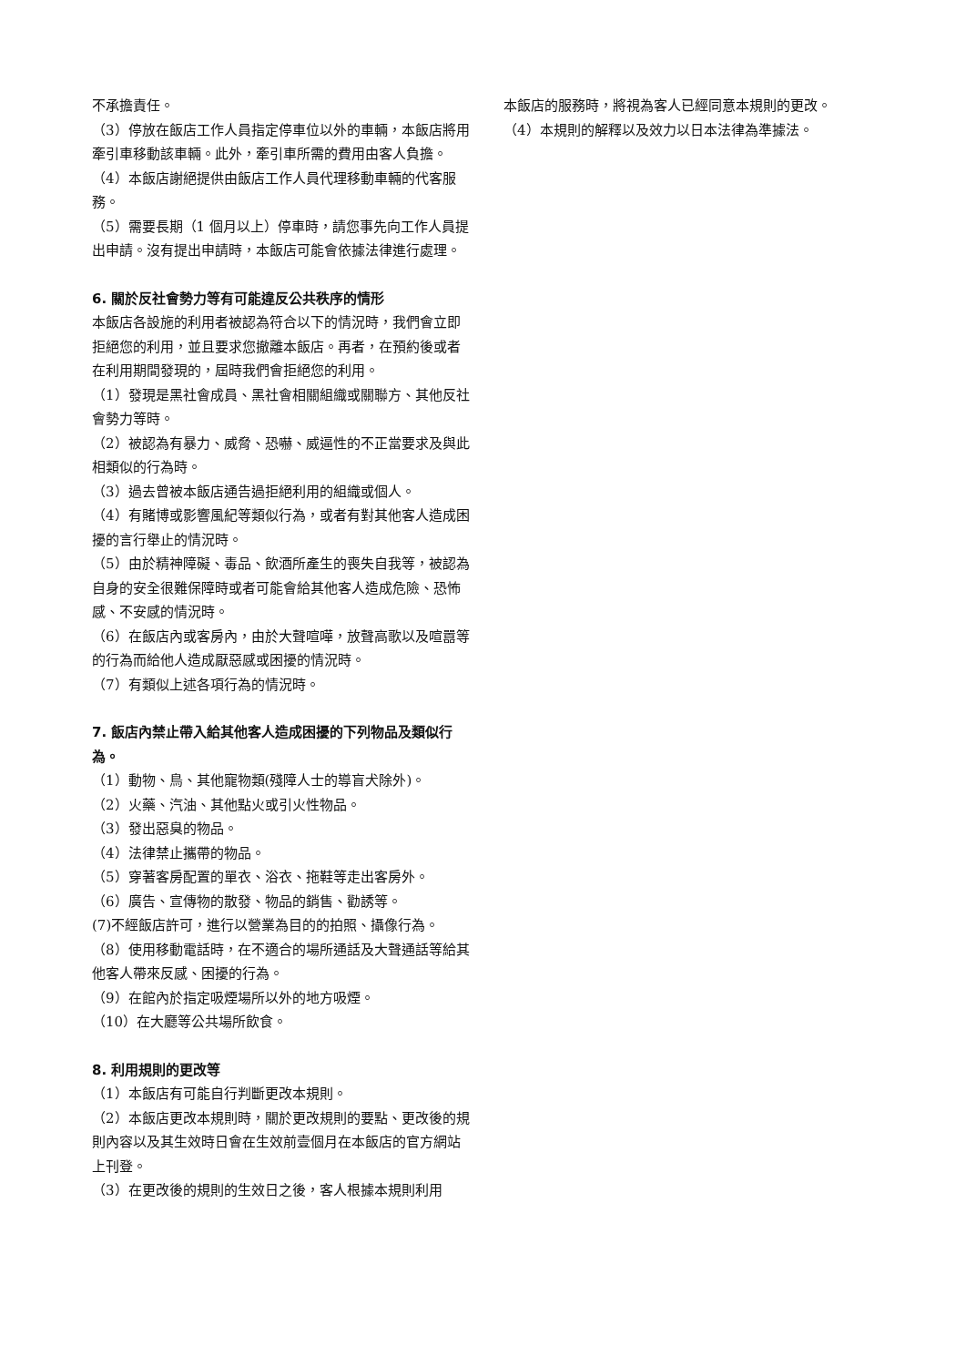不承擔責任。
（3）停放在飯店工作人員指定停車位以外的車輛，本飯店將用牽引車移動該車輛。此外，牽引車所需的費用由客人負擔。
（4）本飯店謝絕提供由飯店工作人員代理移動車輛的代客服務。
（5）需要長期（1 個月以上）停車時，請您事先向工作人員提出申請。沒有提出申請時，本飯店可能會依據法律進行處理。
6. 關於反社會勢力等有可能違反公共秩序的情形
本飯店各設施的利用者被認為符合以下的情況時，我們會立即拒絕您的利用，並且要求您撤離本飯店。再者，在預約後或者在利用期間發現的，屆時我們會拒絕您的利用。
（1）發現是黑社會成員、黑社會相關組織或關聯方、其他反社會勢力等時。
（2）被認為有暴力、威脅、恐嚇、威逼性的不正當要求及與此相類似的行為時。
（3）過去曾被本飯店通告過拒絕利用的組織或個人。
（4）有賭博或影響風紀等類似行為，或者有對其他客人造成困擾的言行舉止的情況時。
（5）由於精神障礙、毒品、飲酒所產生的喪失自我等，被認為自身的安全很難保障時或者可能會給其他客人造成危險、恐怖感、不安感的情況時。
（6）在飯店內或客房內，由於大聲喧嘩，放聲高歌以及喧囂等的行為而給他人造成厭惡感或困擾的情況時。
（7）有類似上述各項行為的情況時。
7. 飯店內禁止帶入給其他客人造成困擾的下列物品及類似行為。
（1）動物、鳥、其他寵物類(殘障人士的導盲犬除外)。
（2）火藥、汽油、其他點火或引火性物品。
（3）發出惡臭的物品。
（4）法律禁止攜帶的物品。
（5）穿著客房配置的單衣、浴衣、拖鞋等走出客房外。
（6）廣告、宣傳物的散發、物品的銷售、勸誘等。
(7)不經飯店許可，進行以營業為目的的拍照、攝像行為。
（8）使用移動電話時，在不適合的場所通話及大聲通話等給其他客人帶來反感、困擾的行為。
（9）在館內於指定吸煙場所以外的地方吸煙。
（10）在大廳等公共場所飲食。
8. 利用規則的更改等
（1）本飯店有可能自行判斷更改本規則。
（2）本飯店更改本規則時，關於更改規則的要點、更改後的規則內容以及其生效時日會在生效前壹個月在本飯店的官方網站上刊登。
（3）在更改後的規則的生效日之後，客人根據本規則利用
本飯店的服務時，將視為客人已經同意本規則的更改。
（4）本規則的解釋以及效力以日本法律為準據法。